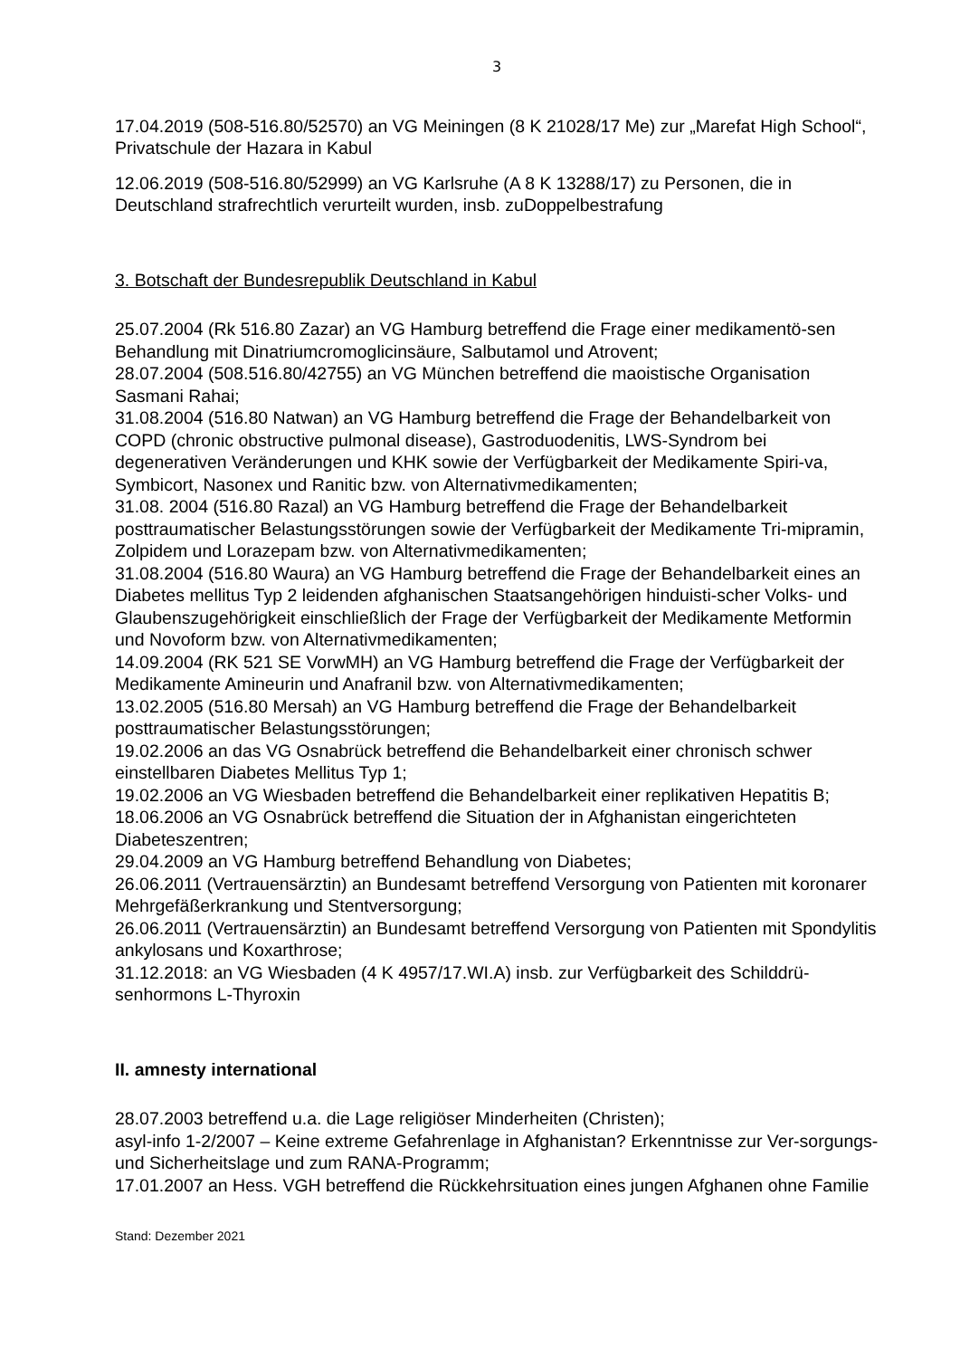3
17.04.2019 (508-516.80/52570) an VG Meiningen (8 K 21028/17 Me) zur „Marefat High School“, Privatschule der Hazara in Kabul
12.06.2019 (508-516.80/52999) an VG Karlsruhe (A 8 K 13288/17) zu Personen, die in Deutschland strafrechtlich verurteilt wurden, insb. zuDoppelbestrafung
3. Botschaft der Bundesrepublik Deutschland in Kabul
25.07.2004 (Rk 516.80 Zazar) an VG Hamburg betreffend die Frage einer medikamentö-sen Behandlung mit Dinatriumcromoglicinsäure, Salbutamol und Atrovent;
28.07.2004 (508.516.80/42755) an VG München betreffend die maoistische Organisation Sasmani Rahai;
31.08.2004 (516.80 Natwan) an VG Hamburg betreffend die Frage der Behandelbarkeit von COPD (chronic obstructive pulmonal disease), Gastroduodenitis, LWS-Syndrom bei degenerativen Veränderungen und KHK sowie der Verfügbarkeit der Medikamente Spiri-va, Symbicort, Nasonex und Ranitic bzw. von Alternativmedikamenten;
31.08. 2004 (516.80 Razal) an VG Hamburg betreffend die Frage der Behandelbarkeit posttraumatischer Belastungsstörungen sowie der Verfügbarkeit der Medikamente Tri-mipramin, Zolpidem und Lorazepam bzw. von Alternativmedikamenten;
31.08.2004 (516.80 Waura) an VG Hamburg betreffend die Frage der Behandelbarkeit eines an Diabetes mellitus Typ 2 leidenden afghanischen Staatsangehörigen hinduisti-scher Volks- und Glaubenszugehörigkeit einschließlich der Frage der Verfügbarkeit der Medikamente Metformin und Novoform bzw. von Alternativmedikamenten;
14.09.2004 (RK 521 SE VorwMH) an VG Hamburg betreffend die Frage der Verfügbarkeit der Medikamente Amineurin und Anafranil bzw. von Alternativmedikamenten;
13.02.2005 (516.80 Mersah) an VG Hamburg betreffend die Frage der Behandelbarkeit posttraumatischer Belastungsstörungen;
19.02.2006 an das VG Osnabrück betreffend die Behandelbarkeit einer chronisch schwer einstellbaren Diabetes Mellitus Typ 1;
19.02.2006 an VG Wiesbaden betreffend die Behandelbarkeit einer replikativen Hepatitis B;
18.06.2006 an VG Osnabrück betreffend die Situation der in Afghanistan eingerichteten Diabeteszentren;
29.04.2009 an VG Hamburg betreffend Behandlung von Diabetes;
26.06.2011 (Vertrauensärztin) an Bundesamt betreffend Versorgung von Patienten mit koronarer Mehrgefäßerkrankung und Stentversorgung;
26.06.2011 (Vertrauensärztin) an Bundesamt betreffend Versorgung von Patienten mit Spondylitis ankylosans und Koxarthrose;
31.12.2018: an VG Wiesbaden (4 K 4957/17.WI.A) insb. zur Verfügbarkeit des Schilddrü-senhormons L-Thyroxin
II. amnesty international
28.07.2003 betreffend u.a. die Lage religiöser Minderheiten (Christen);
asyl-info 1-2/2007 – Keine extreme Gefahrenlage in Afghanistan? Erkenntnisse zur Ver-sorgungs- und Sicherheitslage und zum RANA-Programm;
17.01.2007 an Hess. VGH betreffend die Rückkehrsituation eines jungen Afghanen ohne Familie
Stand: Dezember 2021